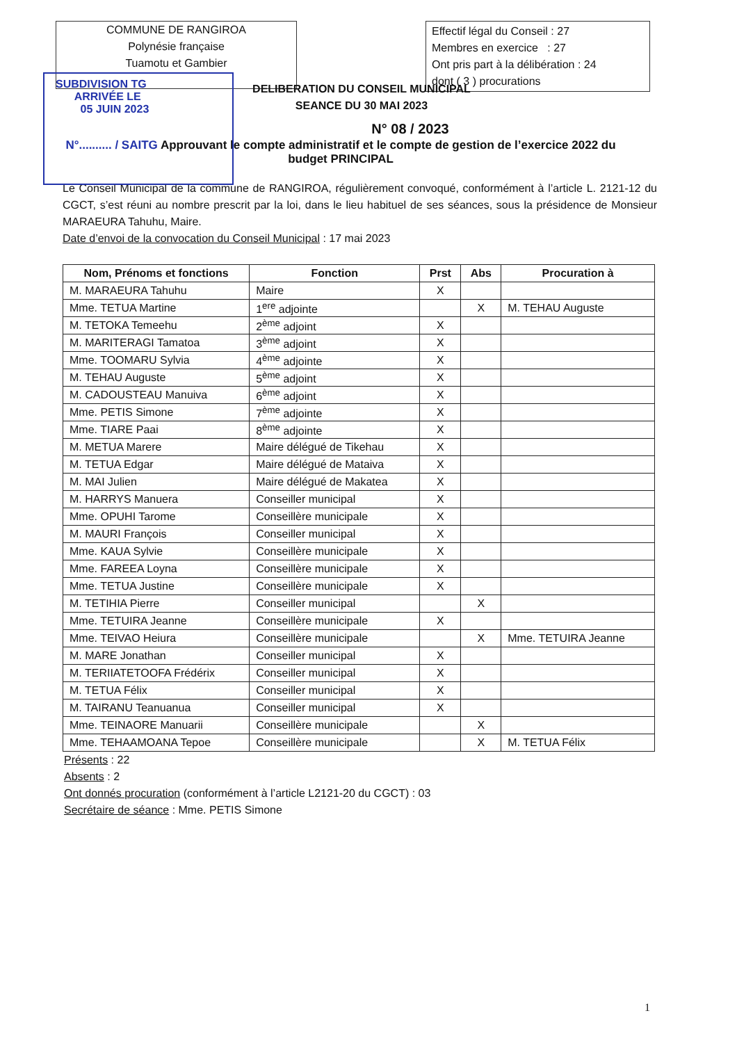COMMUNE DE RANGIROA
Polynésie française
Tuamotu et Gambier
Effectif légal du Conseil : 27
Membres en exercice : 27
Ont pris part à la délibération : 24
dont ( 3 ) procurations
SUBDIVISION TG
ARRIVÉE LE
05 JUIN 2023
DELIBERATION DU CONSEIL MUNICIPAL
SEANCE DU 30 MAI 2023
N° 08 / 2023
N°.......... / SAITG Approuvant le compte administratif et le compte de gestion de l’exercice 2022 du budget PRINCIPAL
Le Conseil Municipal de la commune de RANGIROA, régulièrement convoqué, conformément à l’article L. 2121-12 du CGCT, s’est réuni au nombre prescrit par la loi, dans le lieu habituel de ses séances, sous la présidence de Monsieur MARAEURA Tahuhu, Maire.
Date d’envoi de la convocation du Conseil Municipal : 17 mai 2023
| Nom, Prénoms et fonctions | Fonction | Prst | Abs | Procuration à |
| --- | --- | --- | --- | --- |
| M. MARAEURA Tahuhu | Maire | X | | |
| Mme. TETUA Martine | 1<sup>ere</sup> adjointe | | X | M. TEHAU Auguste |
| M. TETOKA Temeehu | 2<sup>ème</sup> adjoint | X | | |
| M. MARITERAGI Tamatoa | 3<sup>ème</sup> adjoint | X | | |
| Mme. TOOMARU Sylvia | 4<sup>ème</sup> adjointe | X | | |
| M. TEHAU Auguste | 5<sup>ème</sup> adjoint | X | | |
| M. CADOUSTEAU Manuiva | 6<sup>ème</sup> adjoint | X | | |
| Mme. PETIS Simone | 7<sup>ème</sup> adjointe | X | | |
| Mme. TIARE Paai | 8<sup>ème</sup> adjointe | X | | |
| M. METUA Marere | Maire délégué de Tikehau | X | | |
| M. TETUA Edgar | Maire délégué de Mataiva | X | | |
| M. MAI Julien | Maire délégué de Makatea | X | | |
| M. HARRYS Manuera | Conseiller municipal | X | | |
| Mme. OPUHI Tarome | Conseillère municipale | X | | |
| M. MAURI François | Conseiller municipal | X | | |
| Mme. KAUA Sylvie | Conseillère municipale | X | | |
| Mme. FAREEA Loyna | Conseillère municipale | X | | |
| Mme. TETUA Justine | Conseillère municipale | X | | |
| M. TETIHIA Pierre | Conseiller municipal | | X | |
| Mme. TETUIRA Jeanne | Conseillère municipale | X | | |
| Mme. TEIVAO Heiura | Conseillère municipale | | X | Mme. TETUIRA Jeanne |
| M. MARE Jonathan | Conseiller municipal | X | | |
| M. TERIIATETOOFA Frédérix | Conseiller municipal | X | | |
| M. TETUA Félix | Conseiller municipal | X | | |
| M. TAIRANU Teanuanua | Conseiller municipal | X | | |
| Mme. TEINAORE Manuarii | Conseillère municipale | | X | |
| Mme. TEHAAMOANA Tepoe | Conseillère municipale | | X | M. TETUA Félix |
Présents : 22
Absents : 2
Ont donnés procuration (conformément à l’article L2121-20 du CGCT) : 03
Secrétaire de séance : Mme. PETIS Simone
1